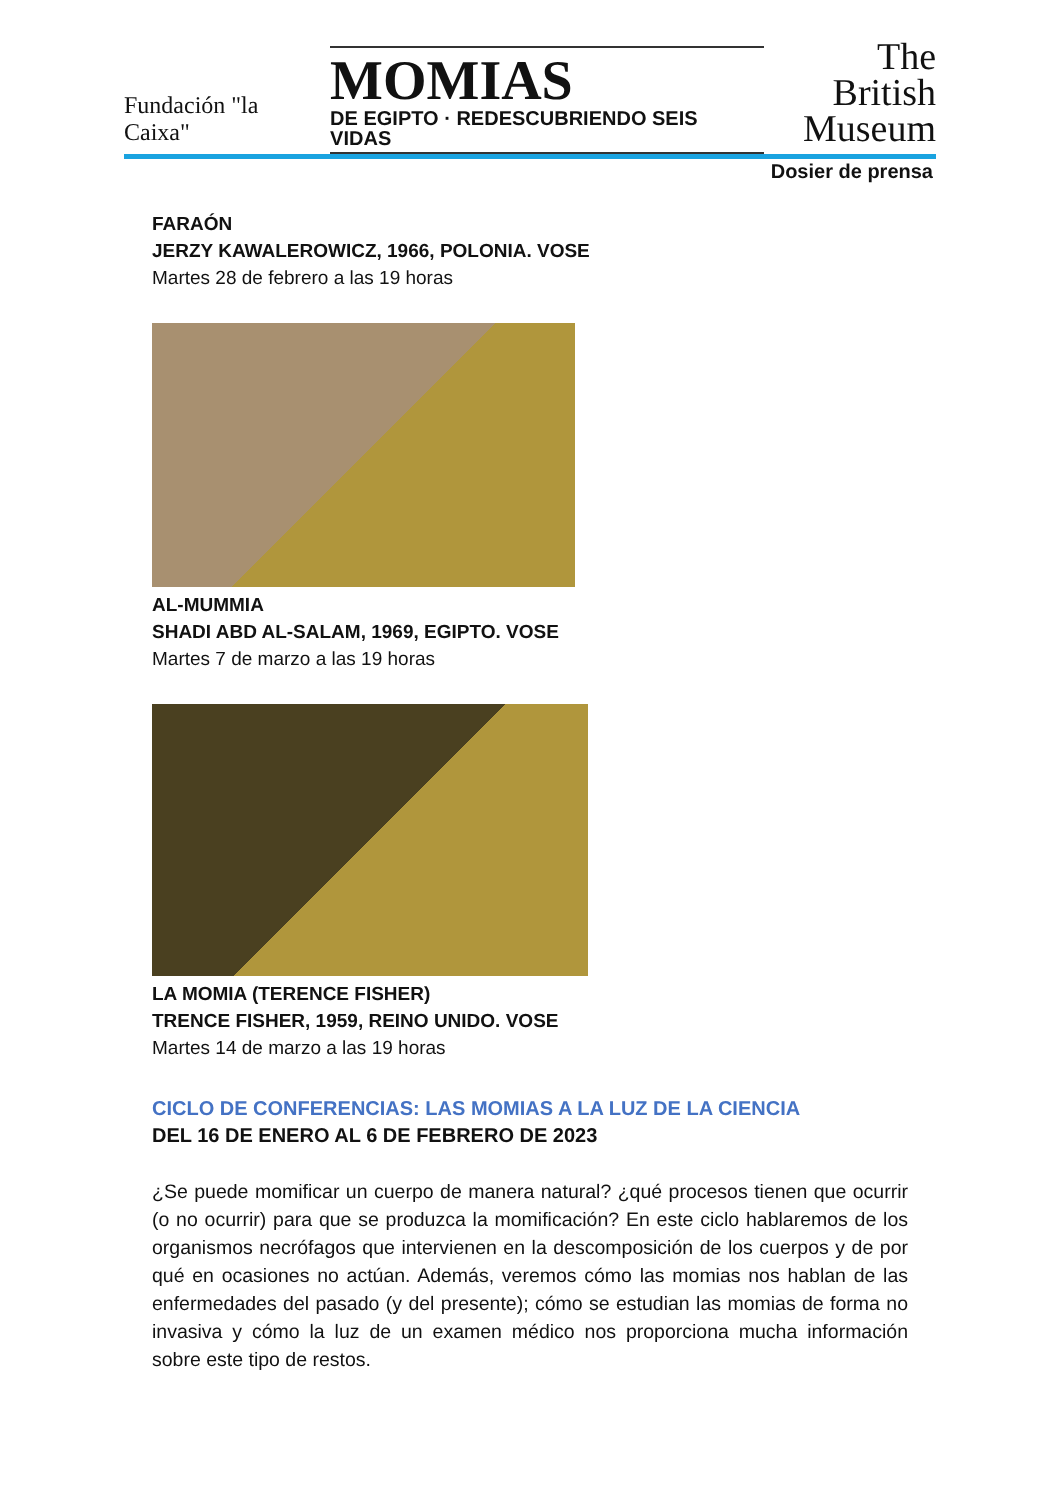Fundación "la Caixa"
MOMIAS
DE EGIPTO · REDESCUBRIENDO SEIS VIDAS
The British
Museum
Dosier de prensa
FARAÓN
JERZY KAWALEROWICZ, 1966, POLONIA. VOSE
Martes 28 de febrero a las 19 horas
AL-MUMMIA
SHADI ABD AL-SALAM, 1969, EGIPTO. VOSE
Martes 7 de marzo a las 19 horas
LA MOMIA (TERENCE FISHER)
TRENCE FISHER, 1959, REINO UNIDO. VOSE
Martes 14 de marzo a las 19 horas
CICLO DE CONFERENCIAS: LAS MOMIAS A LA LUZ DE LA CIENCIA
DEL 16 DE ENERO AL 6 DE FEBRERO DE 2023
¿Se puede momificar un cuerpo de manera natural? ¿qué procesos tienen que ocurrir (o no ocurrir) para que se produzca la momificación? En este ciclo hablaremos de los organismos necrófagos que intervienen en la descomposición de los cuerpos y de por qué en ocasiones no actúan. Además, veremos cómo las momias nos hablan de las enfermedades del pasado (y del presente); cómo se estudian las momias de forma no invasiva y cómo la luz de un examen médico nos proporciona mucha información sobre este tipo de restos.